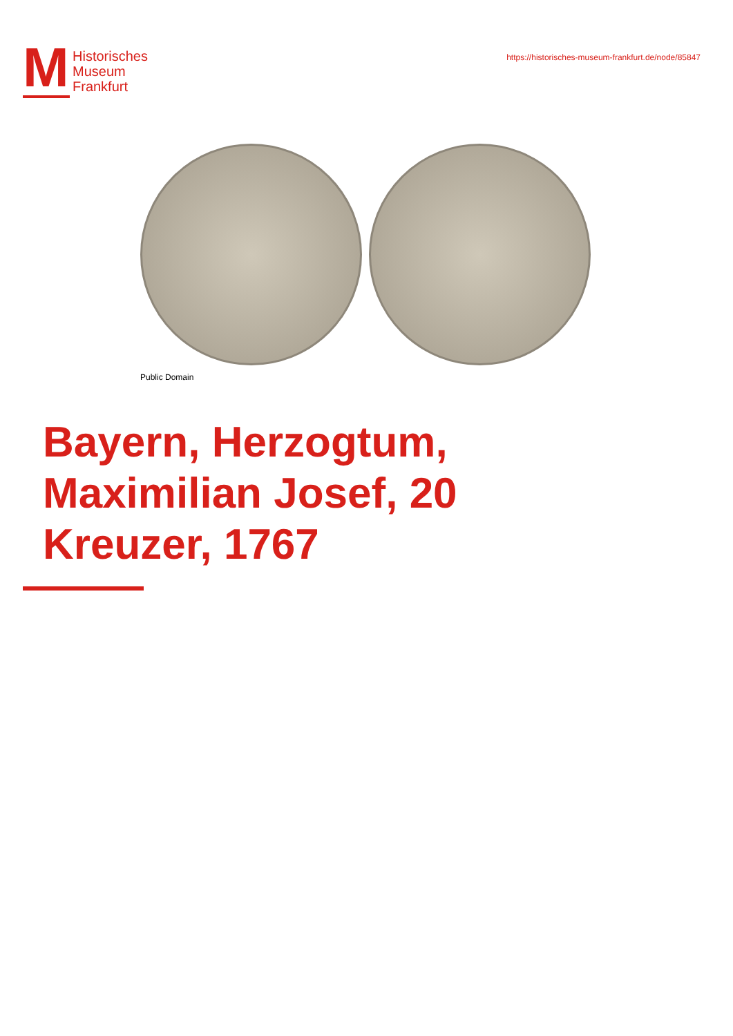M
Historisches
Museum
Frankfurt
https://historisches-museum-frankfurt.de/node/85847
Public Domain
Bayern, Herzogtum, Maximilian Josef, 20 Kreuzer, 1767